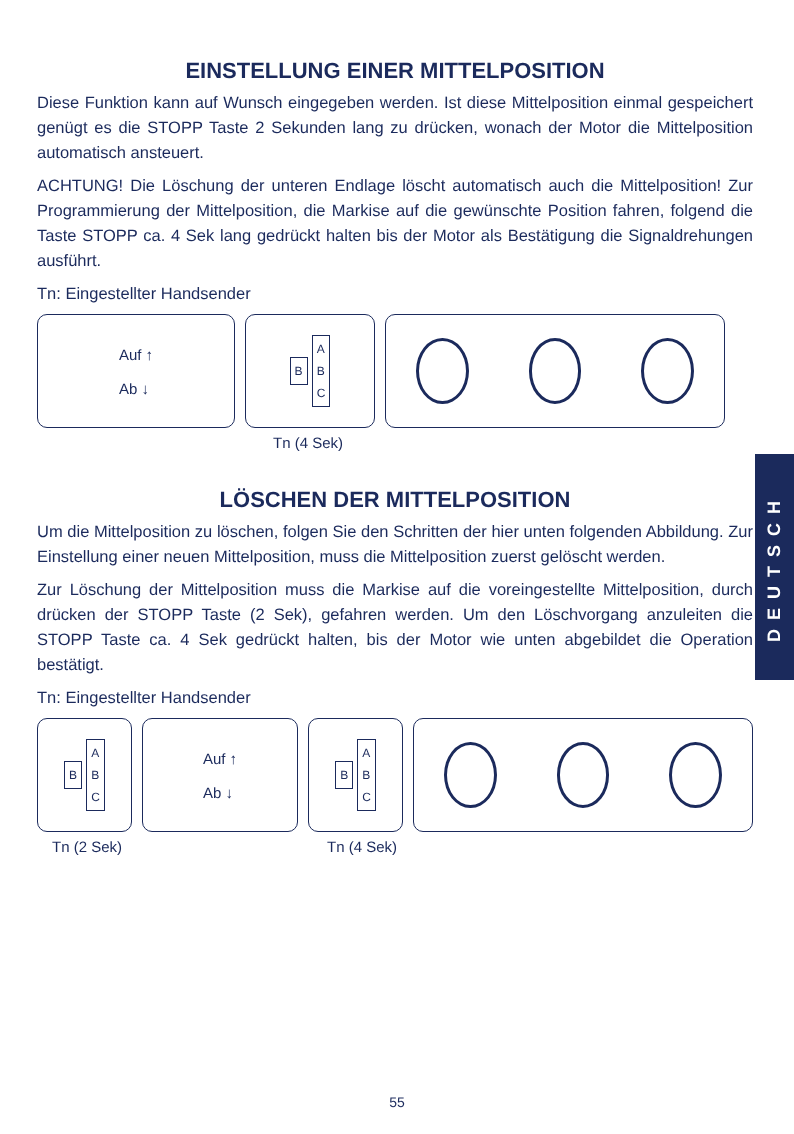EINSTELLUNG EINER MITTELPOSITION
Diese Funktion kann auf Wunsch eingegeben werden. Ist diese Mittelposition einmal gespeichert genügt es die STOPP Taste 2 Sekunden lang zu drücken, wonach der Motor die Mittelposition automatisch ansteuert.
ACHTUNG! Die Löschung der unteren Endlage löscht automatisch auch die Mittelposition! Zur Programmierung der Mittelposition, die Markise auf die gewünschte Position fahren, folgend die Taste STOPP ca. 4 Sek lang gedrückt halten bis der Motor als Bestätigung die Signaldrehungen ausführt.
Tn: Eingestellter Handsender
Auf ↑
Ab ↓
B A
B
C
Tn (4 Sek)
LÖSCHEN DER MITTELPOSITION
Um die Mittelposition zu löschen, folgen Sie den Schritten der hier unten folgenden Abbildung. Zur Einstellung einer neuen Mittelposition, muss die Mittelposition zuerst gelöscht werden.
Zur Löschung der Mittelposition muss die Markise auf die voreingestellte Mittelposition, durch drücken der STOPP Taste (2 Sek), gefahren werden. Um den Löschvorgang anzuleiten die STOPP Taste ca. 4 Sek gedrückt halten, bis der Motor wie unten abgebildet die Operation bestätigt.
Tn: Eingestellter Handsender
B A
B
C
Auf ↑
Ab ↓
B A
B
C
Tn (2 Sek) Tn (4 Sek)
DEUTSCH
55